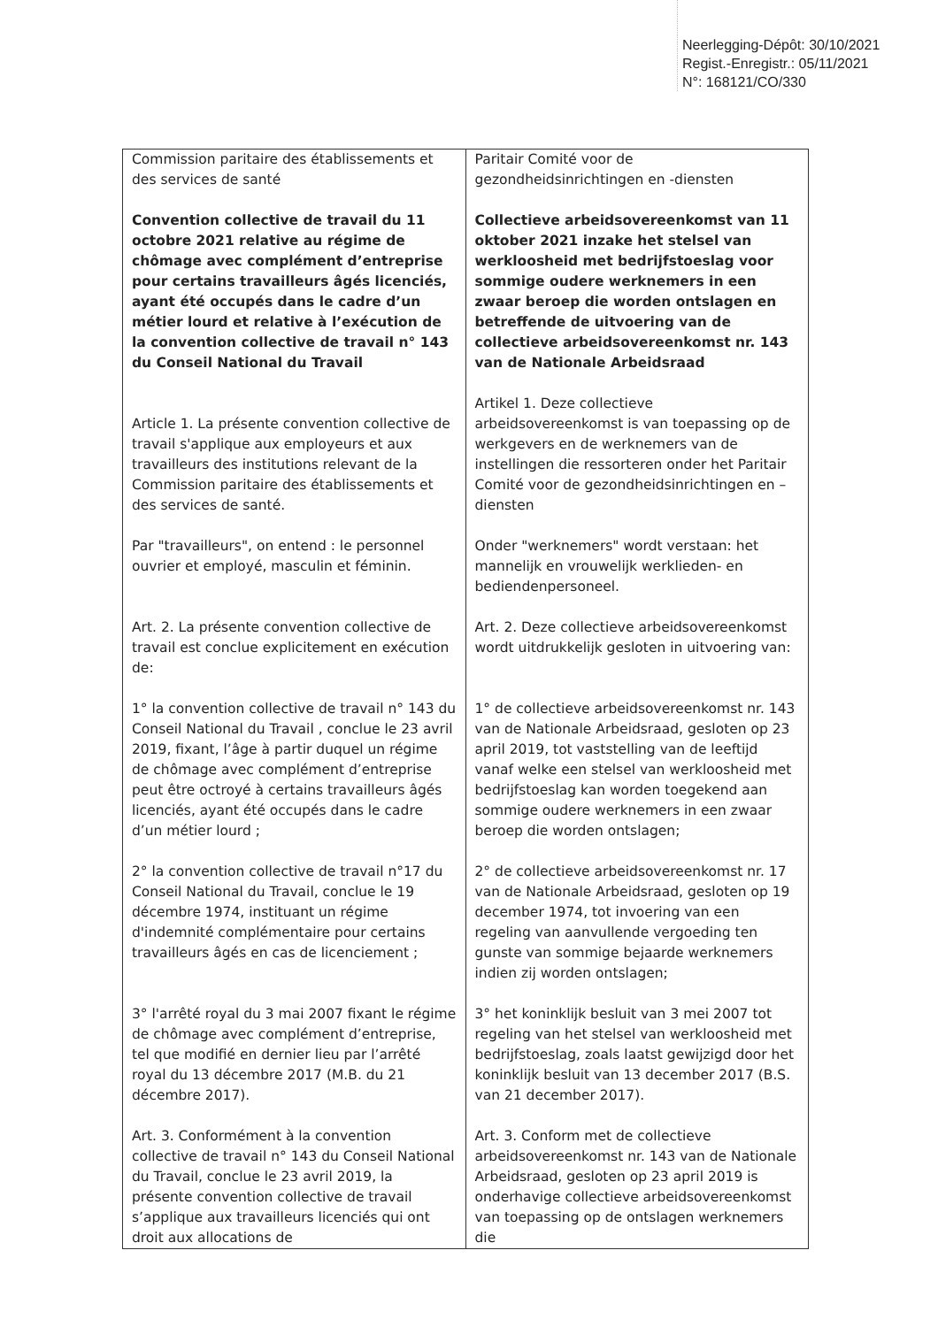Neerlegging-Dépôt: 30/10/2021
Regist.-Enregistr.: 05/11/2021
N°: 168121/CO/330
| Commission paritaire des établissements et des services de santé Convention collective de travail du 11 octobre 2021 relative au régime de chômage avec complément d’entreprise pour certains travailleurs âgés licenciés, ayant été occupés dans le cadre d’un métier lourd et relative à l’exécution de la convention collective de travail n° 143 du Conseil National du Travail Article 1. La présente convention collective de travail s'applique aux employeurs et aux travailleurs des institutions relevant de la Commission paritaire des établissements et des services de santé. Par "travailleurs", on entend : le personnel ouvrier et employé, masculin et féminin. Art. 2. La présente convention collective de travail est conclue explicitement en exécution de: 1° la convention collective de travail n° 143 du Conseil National du Travail , conclue le 23 avril 2019, fixant, l’âge à partir duquel un régime de chômage avec complément d’entreprise peut être octroyé à certains travailleurs âgés licenciés, ayant été occupés dans le cadre d’un métier lourd ; 2° la convention collective de travail n°17 du Conseil National du Travail, conclue le 19 décembre 1974, instituant un régime d'indemnité complémentaire pour certains travailleurs âgés en cas de licenciement ; 3° l'arrêté royal du 3 mai 2007 fixant le régime de chômage avec complément d’entreprise, tel que modifié en dernier lieu par l’arrêté royal du 13 décembre 2017 (M.B. du 21 décembre 2017). Art. 3. Conformément à la convention collective de travail n° 143 du Conseil National du Travail, conclue le 23 avril 2019, la présente convention collective de travail s’applique aux travailleurs licenciés qui ont droit aux allocations de | Paritair Comité voor de gezondheidsinrichtingen en -diensten Collectieve arbeidsovereenkomst van 11 oktober 2021 inzake het stelsel van werkloosheid met bedrijfstoeslag voor sommige oudere werknemers in een zwaar beroep die worden ontslagen en betreffende de uitvoering van de collectieve arbeidsovereenkomst nr. 143 van de Nationale Arbeidsraad Artikel 1. Deze collectieve arbeidsovereenkomst is van toepassing op de werkgevers en de werknemers van de instellingen die ressorteren onder het Paritair Comité voor de gezondheidsinrichtingen en –diensten Onder "werknemers" wordt verstaan: het mannelijk en vrouwelijk werklieden- en bediendenpersoneel. Art. 2. Deze collectieve arbeidsovereenkomst wordt uitdrukkelijk gesloten in uitvoering van: 1° de collectieve arbeidsovereenkomst nr. 143 van de Nationale Arbeidsraad, gesloten op 23 april 2019, tot vaststelling van de leeftijd vanaf welke een stelsel van werkloosheid met bedrijfstoeslag kan worden toegekend aan sommige oudere werknemers in een zwaar beroep die worden ontslagen; 2° de collectieve arbeidsovereenkomst nr. 17 van de Nationale Arbeidsraad, gesloten op 19 december 1974, tot invoering van een regeling van aanvullende vergoeding ten gunste van sommige bejaarde werknemers indien zij worden ontslagen; 3° het koninklijk besluit van 3 mei 2007 tot regeling van het stelsel van werkloosheid met bedrijfstoeslag, zoals laatst gewijzigd door het koninklijk besluit van 13 december 2017 (B.S. van 21 december 2017). Art. 3. Conform met de collectieve arbeidsovereenkomst nr. 143 van de Nationale Arbeidsraad, gesloten op 23 april 2019 is onderhavige collectieve arbeidsovereenkomst van toepassing op de ontslagen werknemers die |